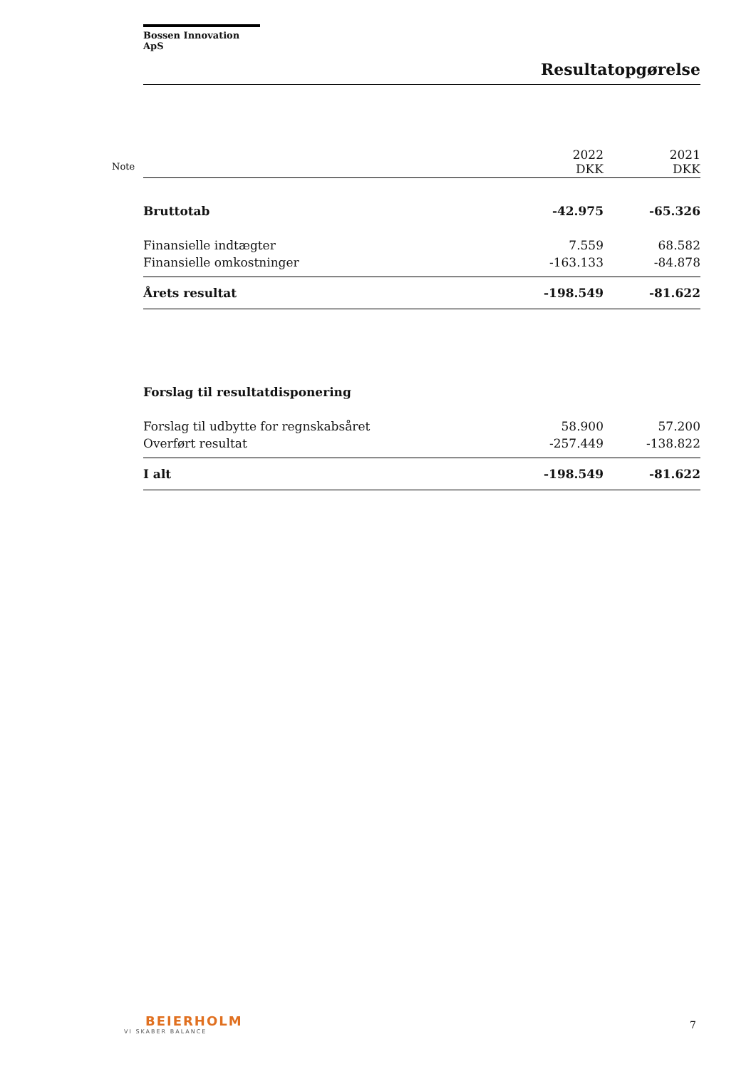Note
Bossen Innovation ApS
Resultatopgørelse
| | 2022 DKK | 2021 DKK |
| Bruttotab | -42.975 | -65.326 |
| Finansielle indtægter | 7.559 | 68.582 |
| Finansielle omkostninger | -163.133 | -84.878 |
| Årets resultat | -198.549 | -81.622 |
| Forslag til resultatdisponering | | |
| Forslag til udbytte for regnskabsåret | 58.900 | 57.200 |
| Overført resultat | -257.449 | -138.822 |
| I alt | -198.549 | -81.622 |
BEIERHOLM
VI SKABER BALANCE
7